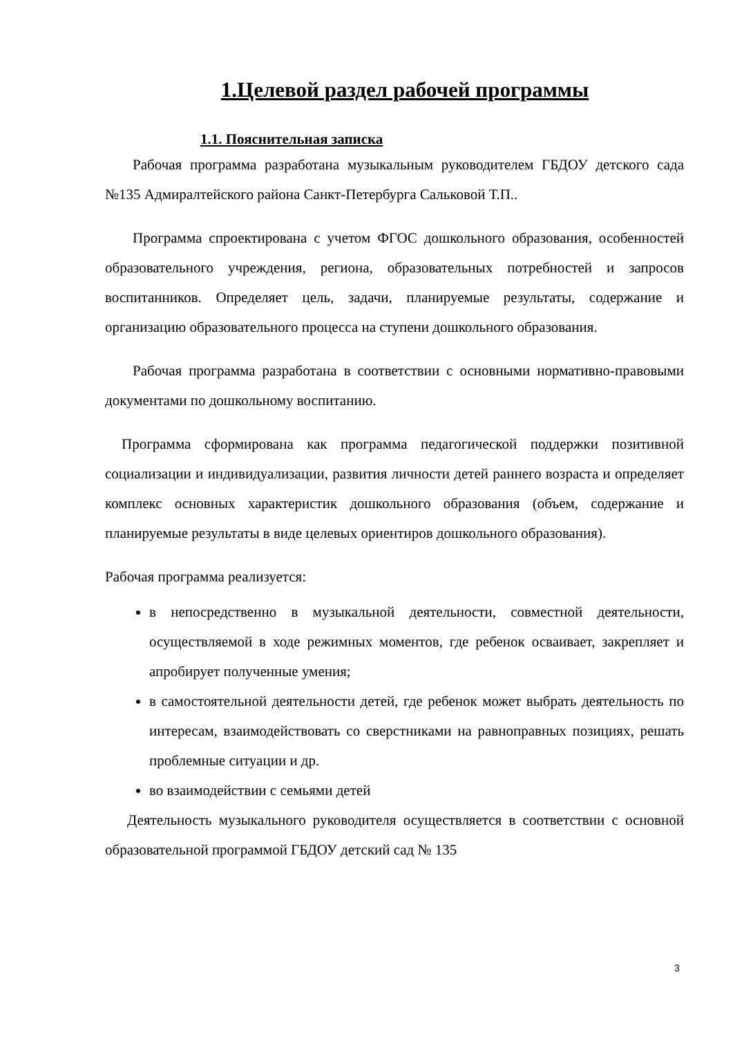1.Целевой раздел рабочей программы
1.1. Пояснительная записка
Рабочая программа разработана музыкальным руководителем ГБДОУ детского сада №135 Адмиралтейского района Санкт-Петербурга Сальковой Т.П..
Программа спроектирована с учетом ФГОС дошкольного образования, особенностей образовательного учреждения, региона, образовательных потребностей и запросов воспитанников. Определяет цель, задачи, планируемые результаты, содержание и организацию образовательного процесса на ступени дошкольного образования.
Рабочая программа разработана в соответствии с основными нормативно-правовыми документами по дошкольному воспитанию.
Программа сформирована как программа педагогической поддержки позитивной социализации и индивидуализации, развития личности детей раннего возраста и определяет комплекс основных характеристик дошкольного образования (объем, содержание и планируемые результаты в виде целевых ориентиров дошкольного образования).
Рабочая программа реализуется:
в непосредственно в музыкальной деятельности, совместной деятельности, осуществляемой в ходе режимных моментов, где ребенок осваивает, закрепляет и апробирует полученные умения;
в самостоятельной деятельности детей, где ребенок может выбрать деятельность по интересам, взаимодействовать со сверстниками на равноправных позициях, решать проблемные ситуации и др.
во взаимодействии с семьями детей
Деятельность музыкального руководителя осуществляется в соответствии с основной образовательной программой ГБДОУ детский сад № 135
3